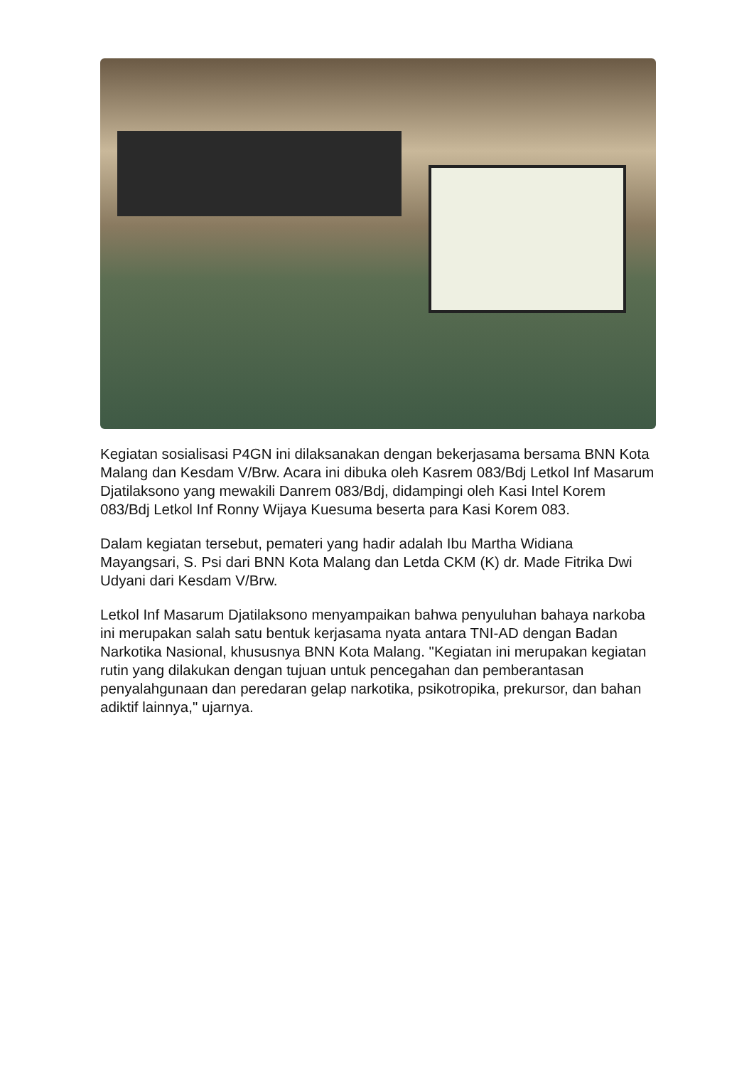Kegiatan sosialisasi P4GN ini dilaksanakan dengan bekerjasama bersama BNN Kota Malang dan Kesdam V/Brw. Acara ini dibuka oleh Kasrem 083/Bdj Letkol Inf Masarum Djatilaksono yang mewakili Danrem 083/Bdj, didampingi oleh Kasi Intel Korem 083/Bdj Letkol Inf Ronny Wijaya Kuesuma beserta para Kasi Korem 083.
Dalam kegiatan tersebut, pemateri yang hadir adalah Ibu Martha Widiana Mayangsari, S. Psi dari BNN Kota Malang dan Letda CKM (K) dr. Made Fitrika Dwi Udyani dari Kesdam V/Brw.
Letkol Inf Masarum Djatilaksono menyampaikan bahwa penyuluhan bahaya narkoba ini merupakan salah satu bentuk kerjasama nyata antara TNI-AD dengan Badan Narkotika Nasional, khususnya BNN Kota Malang. "Kegiatan ini merupakan kegiatan rutin yang dilakukan dengan tujuan untuk pencegahan dan pemberantasan penyalahgunaan dan peredaran gelap narkotika, psikotropika, prekursor, dan bahan adiktif lainnya," ujarnya.